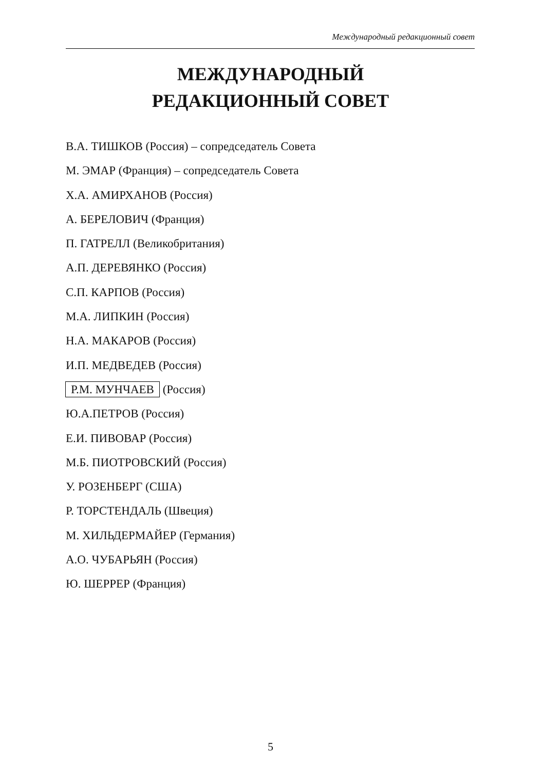Международный редакционный совет
МЕЖДУНАРОДНЫЙ
РЕДАКЦИОННЫЙ СОВЕТ
В.А. ТИШКОВ (Россия) – сопредседатель Совета
М. ЭМАР (Франция) – сопредседатель Совета
Х.А. АМИРХАНОВ (Россия)
А. БЕРЕЛОВИЧ (Франция)
П. ГАТРЕЛЛ (Великобритания)
А.П. ДЕРЕВЯНКО (Россия)
С.П. КАРПОВ (Россия)
М.А. ЛИПКИН (Россия)
Н.А. МАКАРОВ (Россия)
И.П. МЕДВЕДЕВ (Россия)
Р.М. МУНЧАЕВ (Россия)
Ю.А.ПЕТРОВ (Россия)
Е.И. ПИВОВАР (Россия)
М.Б. ПИОТРОВСКИЙ (Россия)
У. РОЗЕНБЕРГ (США)
Р. ТОРСТЕНДАЛЬ (Швеция)
М. ХИЛЬДЕРМАЙЕР (Германия)
А.О. ЧУБАРЬЯН (Россия)
Ю. ШЕРРЕР (Франция)
5